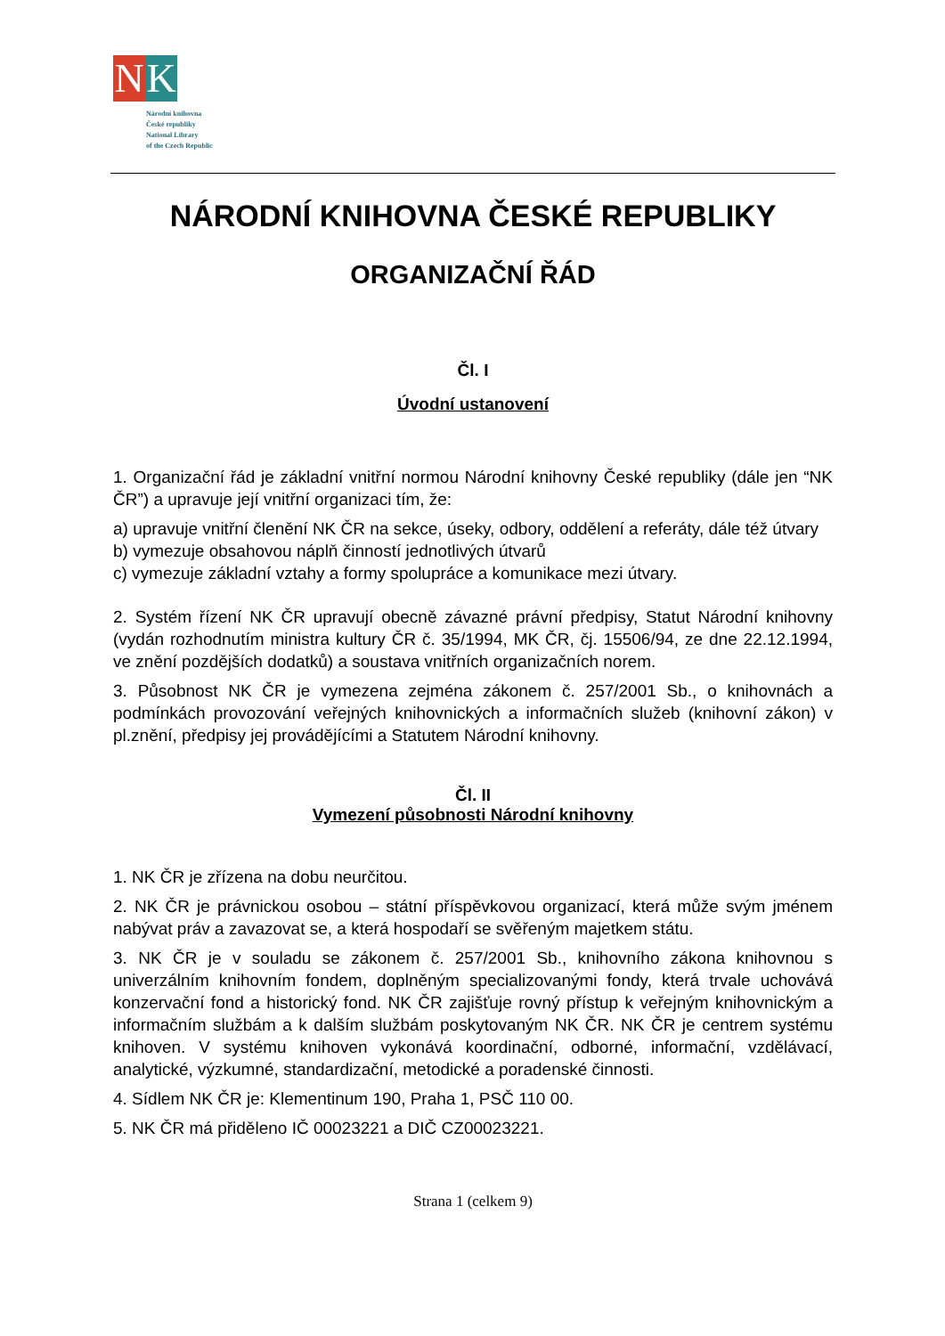N K
Národní knihovna
České republiky
National Library
of the Czech Republic
NÁRODNÍ KNIHOVNA ČESKÉ REPUBLIKY
ORGANIZAČNÍ ŘÁD
Čl. I
Úvodní ustanovení
1. Organizační řád je základní vnitřní normou Národní knihovny České republiky (dále jen “NK ČR”) a upravuje její vnitřní organizaci tím, že:
a) upravuje vnitřní členění NK ČR na sekce, úseky, odbory, oddělení a referáty, dále též útvary
b) vymezuje obsahovou náplň činností jednotlivých útvarů
c) vymezuje základní vztahy a formy spolupráce a komunikace mezi útvary.
2. Systém řízení NK ČR upravují obecně závazné právní předpisy, Statut Národní knihovny (vydán rozhodnutím ministra kultury ČR č. 35/1994, MK ČR, čj. 15506/94, ze dne 22.12.1994, ve znění pozdějších dodatků) a soustava vnitřních organizačních norem.
3. Působnost NK ČR je vymezena zejména zákonem č. 257/2001 Sb., o knihovnách a podmínkách provozování veřejných knihovnických a informačních služeb (knihovní zákon) v pl.znění, předpisy jej provádějícími a Statutem Národní knihovny.
Čl. II
Vymezení působnosti Národní knihovny
1. NK ČR je zřízena na dobu neurčitou.
2. NK ČR je právnickou osobou – státní příspěvkovou organizací, která může svým jménem nabývat práv a zavazovat se, a která hospodaří se svěřeným majetkem státu.
3. NK ČR je v souladu se zákonem č. 257/2001 Sb., knihovního zákona knihovnou s univerzálním knihovním fondem, doplněným specializovanými fondy, která trvale uchovává konzervační fond a historický fond. NK ČR zajišťuje rovný přístup k veřejným knihovnickým a informačním službám a k dalším službám poskytovaným NK ČR. NK ČR je centrem systému knihoven. V systému knihoven vykonává koordinační, odborné, informační, vzdělávací, analytické, výzkumné, standardizační, metodické a poradenské činnosti.
4. Sídlem NK ČR je: Klementinum 190, Praha 1, PSČ 110 00.
5. NK ČR má přiděleno IČ 00023221 a DIČ CZ00023221.
Strana 1 (celkem 9)